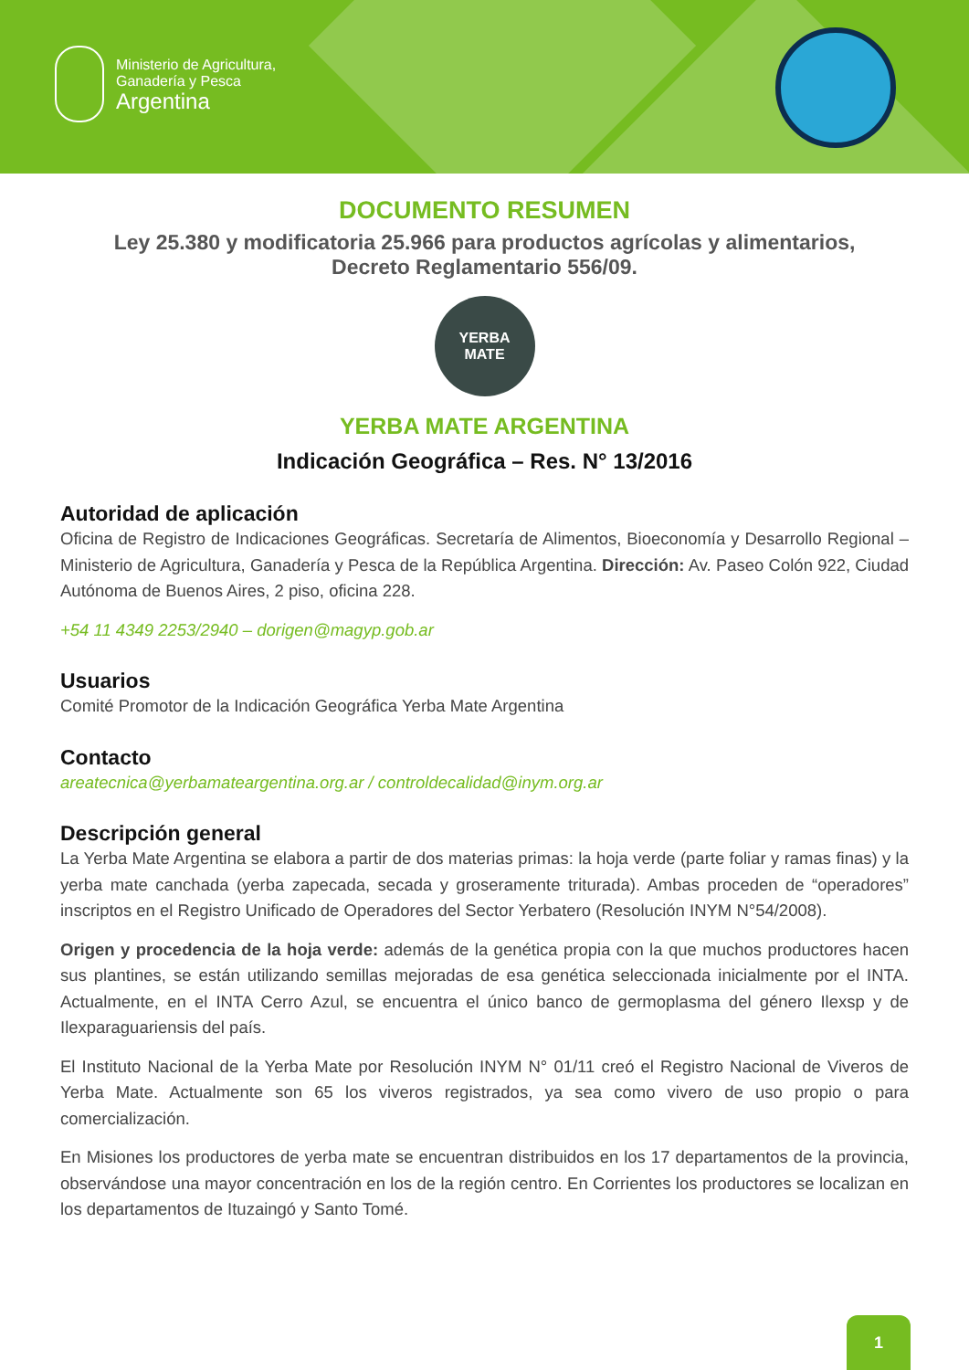Ministerio de Agricultura,
Ganadería y Pesca
Argentina
DOCUMENTO RESUMEN
Ley 25.380 y modificatoria 25.966 para productos agrícolas y alimentarios,
Decreto Reglamentario 556/09.
YERBA
MATE
YERBA MATE ARGENTINA
Indicación Geográfica – Res. N° 13/2016
Autoridad de aplicación
Oficina de Registro de Indicaciones Geográficas. Secretaría de Alimentos, Bioeconomía y Desarrollo Regional – Ministerio de Agricultura, Ganadería y Pesca de la República Argentina. Dirección: Av. Paseo Colón 922, Ciudad Autónoma de Buenos Aires, 2 piso, oficina 228.
+54 11 4349 2253/2940 – dorigen@magyp.gob.ar
Usuarios
Comité Promotor de la Indicación Geográfica Yerba Mate Argentina
Contacto
areatecnica@yerbamateargentina.org.ar / controldecalidad@inym.org.ar
Descripción general
La Yerba Mate Argentina se elabora a partir de dos materias primas: la hoja verde (parte foliar y ramas finas) y la yerba mate canchada (yerba zapecada, secada y groseramente triturada). Ambas proceden de “operadores” inscriptos en el Registro Unificado de Operadores del Sector Yerbatero (Resolución INYM N°54/2008).
Origen y procedencia de la hoja verde: además de la genética propia con la que muchos productores hacen sus plantines, se están utilizando semillas mejoradas de esa genética seleccionada inicialmente por el INTA. Actualmente, en el INTA Cerro Azul, se encuentra el único banco de germoplasma del género Ilexsp y de Ilexparaguariensis del país.
El Instituto Nacional de la Yerba Mate por Resolución INYM N° 01/11 creó el Registro Nacional de Viveros de Yerba Mate. Actualmente son 65 los viveros registrados, ya sea como vivero de uso propio o para comercialización.
En Misiones los productores de yerba mate se encuentran distribuidos en los 17 departamentos de la provincia, observándose una mayor concentración en los de la región centro. En Corrientes los productores se localizan en los departamentos de Ituzaingó y Santo Tomé.
1